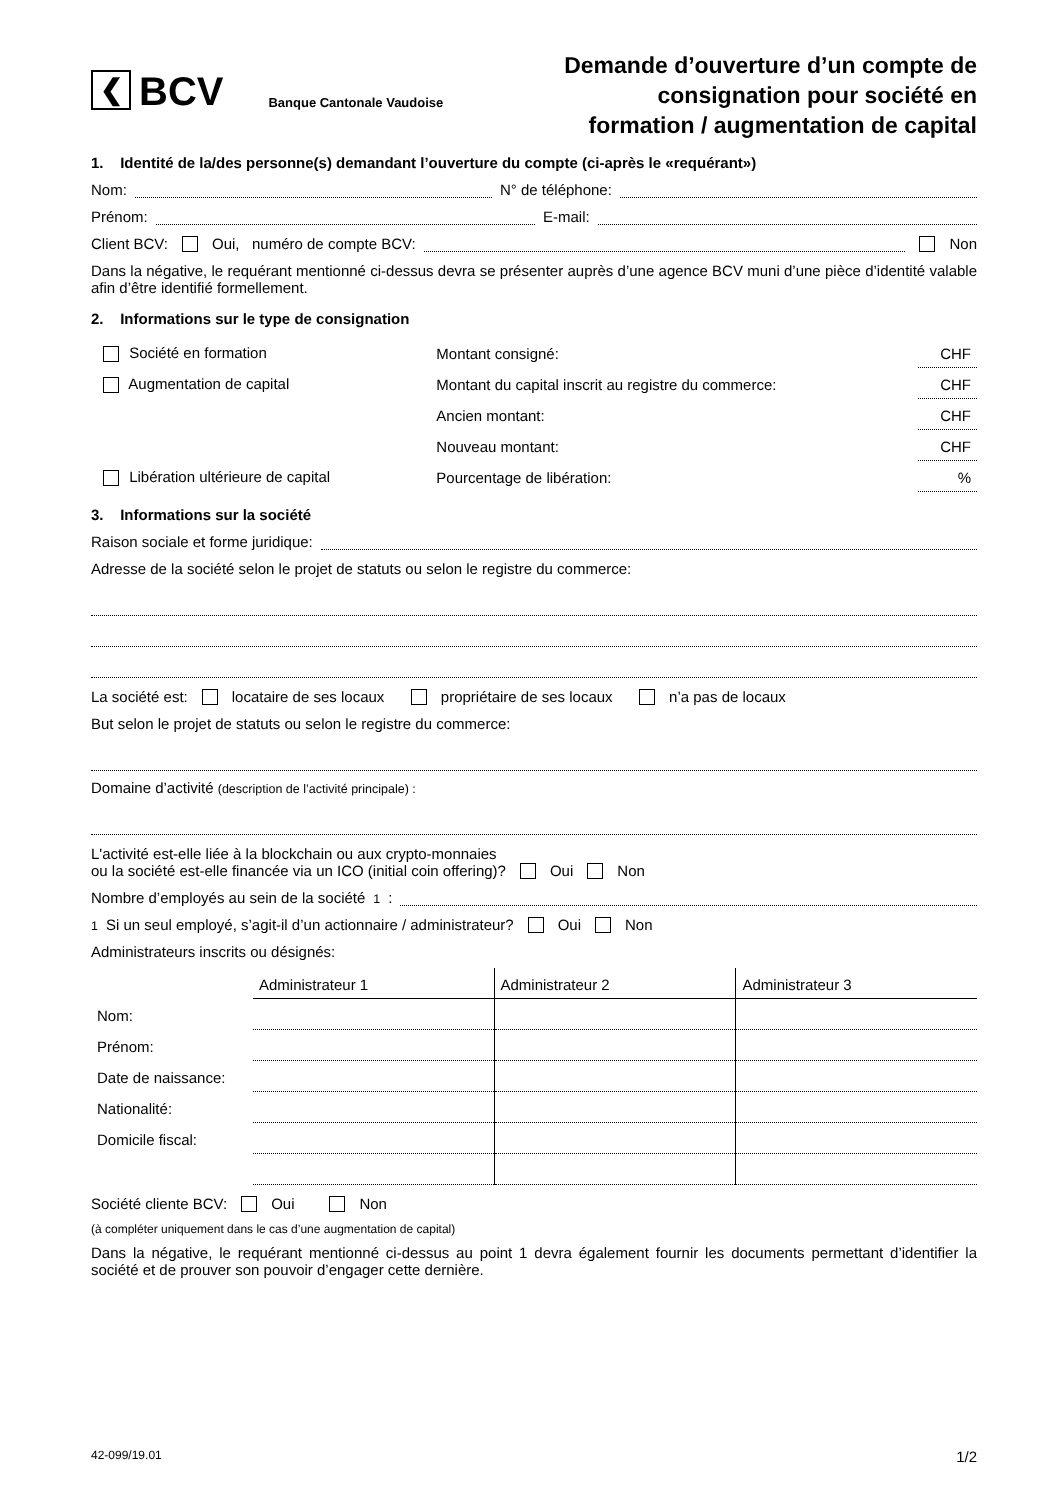❮
BCV
Banque Cantonale Vaudoise
Demande d’ouverture d’un compte de
consignation pour société en
formation / augmentation de capital
1. Identité de la/des personne(s) demandant l’ouverture du compte (ci-après le «requérant»)
Nom: N° de téléphone:
Prénom: E-mail:
Client BCV: Oui, numéro de compte BCV: Non
Dans la négative, le requérant mentionné ci-dessus devra se présenter auprès d’une agence BCV muni d’une pièce d’identité valable afin d’être identifié formellement.
2. Informations sur le type de consignation
| Société en formation | Montant consigné: | CHF |
| Augmentation de capital | Montant du capital inscrit au registre du commerce: | CHF |
| | Ancien montant: | CHF |
| | Nouveau montant: | CHF |
| Libération ultérieure de capital | Pourcentage de libération: | % |
3. Informations sur la société
Raison sociale et forme juridique:
Adresse de la société selon le projet de statuts ou selon le registre du commerce:
La société est: locataire de ses locaux propriétaire de ses locaux n’a pas de locaux
But selon le projet de statuts ou selon le registre du commerce:
Domaine d’activité (description de l’activité principale) :
L'activité est-elle liée à la blockchain ou aux crypto-monnaies
ou la société est-elle financée via un ICO (initial coin offering)? Oui Non
Nombre d’employés au sein de la société<sup>1</sup>:
<sup>1</sup> Si un seul employé, s’agit-il d’un actionnaire / administrateur? Oui Non
Administrateurs inscrits ou désignés:
| | Administrateur 1 | Administrateur 2 | Administrateur 3 |
| --- | --- | --- | --- |
| Nom: | | | |
| Prénom: | | | |
| Date de naissance: | | | |
| Nationalité: | | | |
| Domicile fiscal: | | | |
Société cliente BCV: Oui Non
(à compléter uniquement dans le cas d’une augmentation de capital)
Dans la négative, le requérant mentionné ci-dessus au point 1 devra également fournir les documents permettant d’identifier la société et de prouver son pouvoir d’engager cette dernière.
42-099/19.01 1/2